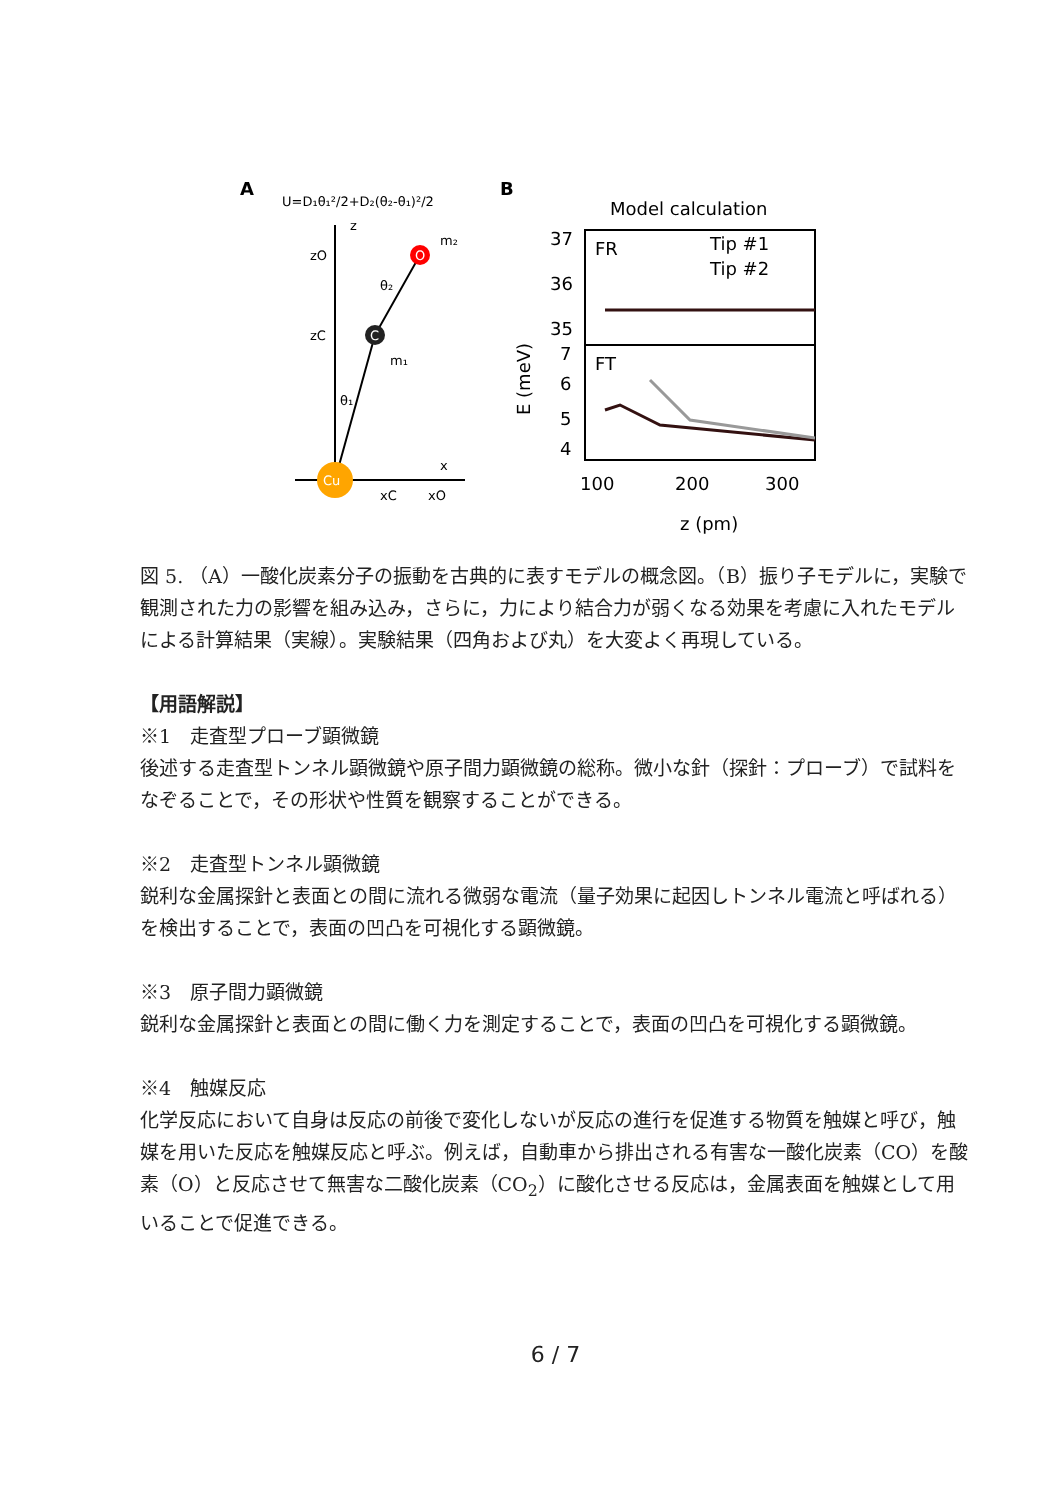A
U=D₁θ₁²/2+D₂(θ₂-θ₁)²/2
z
zO
zC
x
xC
xO
O
C
Cu
m₂
m₁
θ₁
θ₂
B
Model calculation
37
36
35
7
6
5
4
FR
FT
Tip #1
Tip #2
E (meV)
100
200
300
z (pm)
図 5. （A）一酸化炭素分子の振動を古典的に表すモデルの概念図。（B）振り子モデルに，実験で観測された力の影響を組み込み，さらに，力により結合力が弱くなる効果を考慮に入れたモデルによる計算結果（実線）。実験結果（四角および丸）を大変よく再現している。
【用語解説】
※1　走査型プローブ顕微鏡
後述する走査型トンネル顕微鏡や原子間力顕微鏡の総称。微小な針（探針：プローブ）で試料をなぞることで，その形状や性質を観察することができる。
※2　走査型トンネル顕微鏡
鋭利な金属探針と表面との間に流れる微弱な電流（量子効果に起因しトンネル電流と呼ばれる）を検出することで，表面の凹凸を可視化する顕微鏡。
※3　原子間力顕微鏡
鋭利な金属探針と表面との間に働く力を測定することで，表面の凹凸を可視化する顕微鏡。
※4　触媒反応
化学反応において自身は反応の前後で変化しないが反応の進行を促進する物質を触媒と呼び，触媒を用いた反応を触媒反応と呼ぶ。例えば，自動車から排出される有害な一酸化炭素（CO）を酸素（O）と反応させて無害な二酸化炭素（CO<sub>2</sub>）に酸化させる反応は，金属表面を触媒として用いることで促進できる。
6 / 7